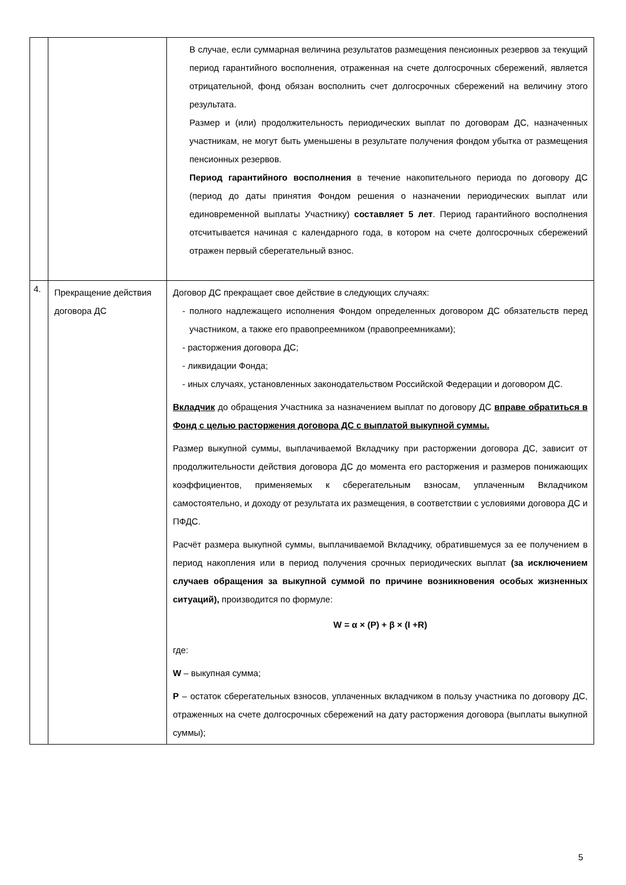| | | В случае, если суммарная величина результатов размещения пенсионных резервов за текущий период гарантийного восполнения, отраженная на счете долгосрочных сбережений, является отрицательной, фонд обязан восполнить счет долгосрочных сбережений на величину этого результата. Размер и (или) продолжительность периодических выплат по договорам ДС, назначенных участникам, не могут быть уменьшены в результате получения фондом убытка от размещения пенсионных резервов. Период гарантийного восполнения в течение накопительного периода по договору ДС (период до даты принятия Фондом решения о назначении периодических выплат или единовременной выплаты Участнику) составляет 5 лет . Период гарантийного восполнения отсчитывается начиная с календарного года, в котором на счете долгосрочных сбережений отражен первый сберегательный взнос. |
| 4. | Прекращение действия договора ДС | Договор ДС прекращает свое действие в следующих случаях: - полного надлежащего исполнения Фондом определенных договором ДС обязательств перед участником, а также его правопреемником (правопреемниками); - расторжения договора ДС; - ликвидации Фонда; - иных случаях, установленных законодательством Российской Федерации и договором ДС. Вкладчик до обращения Участника за назначением выплат по договору ДС вправе обратиться в Фонд с целью расторжения договора ДС с выплатой выкупной суммы. Размер выкупной суммы, выплачиваемой Вкладчику при расторжении договора ДС, зависит от продолжительности действия договора ДС до момента его расторжения и размеров понижающих коэффициентов, применяемых к сберегательным взносам, уплаченным Вкладчиком самостоятельно, и доходу от результата их размещения, в соответствии с условиями договора ДС и ПФДС. Расчёт размера выкупной суммы, выплачиваемой Вкладчику, обратившемуся за ее получением в период накопления или в период получения срочных периодических выплат (за исключением случаев обращения за выкупной суммой по причине возникновения особых жизненных ситуаций), производится по формуле: W = α × (P) + β × (I +R) где: W – выкупная сумма; P – остаток сберегательных взносов, уплаченных вкладчиком в пользу участника по договору ДС, отраженных на счете долгосрочных сбережений на дату расторжения договора (выплаты выкупной суммы); |
5